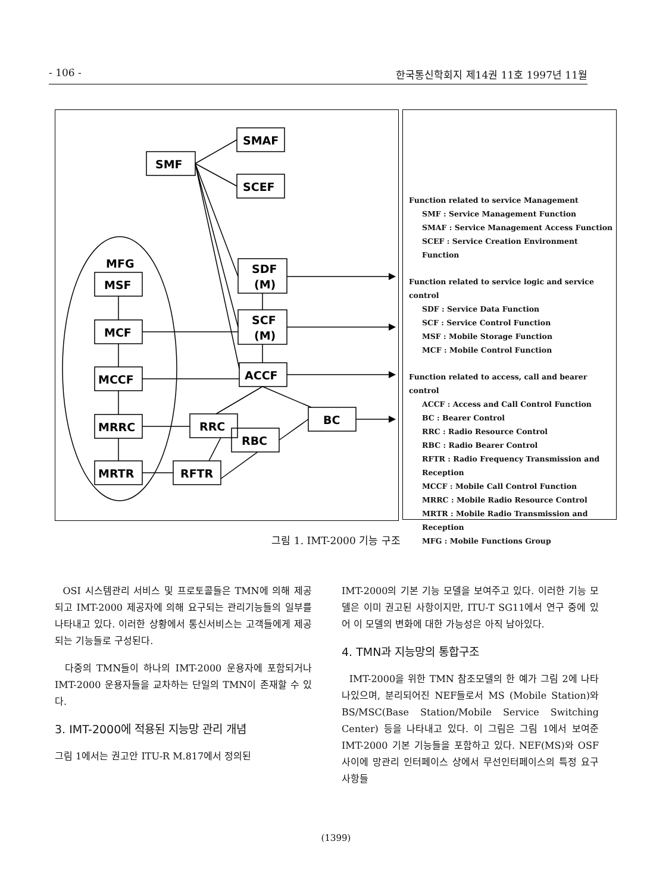- 106 - 한국통신학회지 제14권 11호 1997년 11월
SMAF
SMF
SCEF
SDF
(M)
SCF
(M)
ACCF
MFG
MSF
MCF
MCCF
MRRC
MRTR
RRC
RBC
BC
RFTR
Function related to service Management
SMF : Service Management Function
SMAF : Service Management Access Function
SCEF : Service Creation Environment Function
Function related to service logic and service control
SDF : Service Data Function
SCF : Service Control Function
MSF : Mobile Storage Function
MCF : Mobile Control Function
Function related to access, call and bearer control
ACCF : Access and Call Control Function
BC : Bearer Control
RRC : Radio Resource Control
RBC : Radio Bearer Control
RFTR : Radio Frequency Transmission and Reception
MCCF : Mobile Call Control Function
MRRC : Mobile Radio Resource Control
MRTR : Mobile Radio Transmission and Reception
MFG : Mobile Functions Group
그림 1. IMT-2000 기능 구조
OSI 시스템관리 서비스 및 프로토콜들은 TMN에 의해 제공되고 IMT-2000 제공자에 의해 요구되는 관리기능들의 일부를 나타내고 있다. 이러한 상황에서 통신서비스는 고객들에게 제공되는 기능들로 구성된다.
다중의 TMN들이 하나의 IMT-2000 운용자에 포함되거나 IMT-2000 운용자들을 교차하는 단일의 TMN이 존재할 수 있다.
3. IMT-2000에 적용된 지능망 관리 개념
그림 1에서는 권고안 ITU-R M.817에서 정의된
IMT-2000의 기본 기능 모델을 보여주고 있다. 이러한 기능 모델은 이미 권고된 사항이지만, ITU-T SG11에서 연구 중에 있어 이 모델의 변화에 대한 가능성은 아직 남아있다.
4. TMN과 지능망의 통합구조
IMT-2000을 위한 TMN 참조모델의 한 예가 그림 2에 나타나있으며, 분리되어진 NEF들로서 MS (Mobile Station)와 BS/MSC(Base Station/Mobile Service Switching Center) 등을 나타내고 있다. 이 그림은 그림 1에서 보여준 IMT-2000 기본 기능들을 포함하고 있다. NEF(MS)와 OSF 사이에 망관리 인터페이스 상에서 무선인터페이스의 특정 요구사항들
(1399)